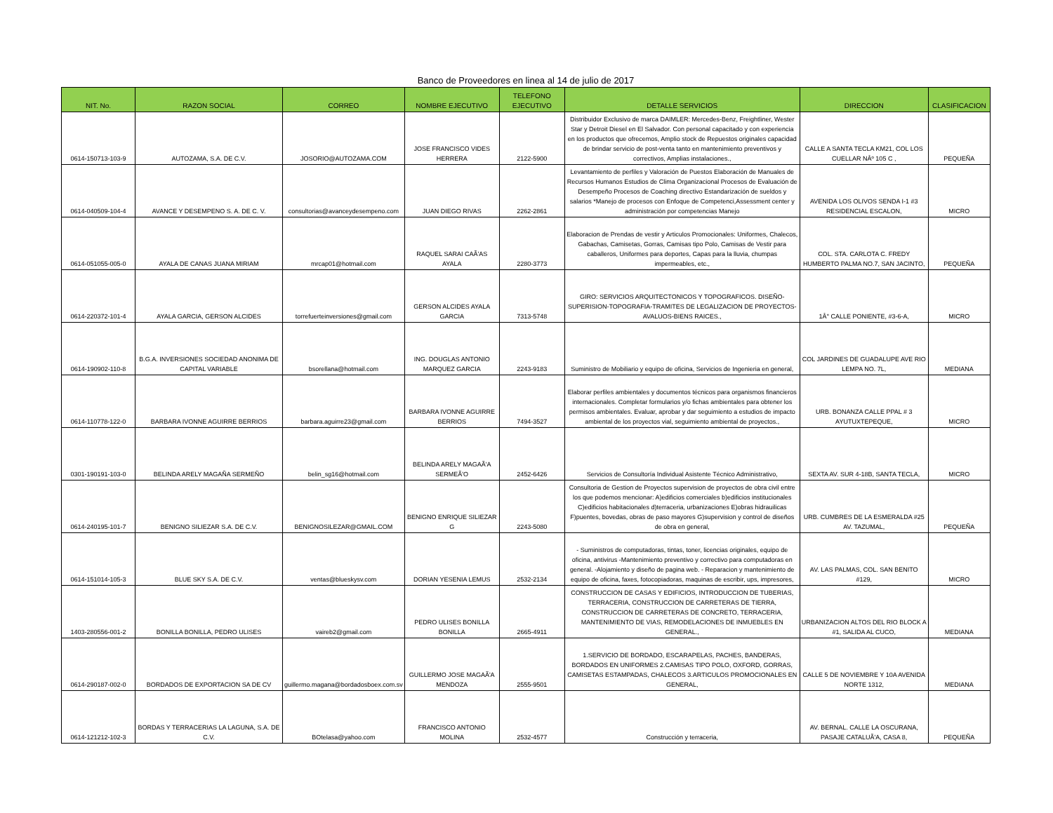Banco de Proveedores en linea al 14 de julio de 2017
| NIT. No. | RAZON SOCIAL | CORREO | NOMBRE EJECUTIVO | TELEFONO EJECUTIVO | DETALLE SERVICIOS | DIRECCION | CLASIFICACION |
| --- | --- | --- | --- | --- | --- | --- | --- |
| 0614-150713-103-9 | AUTOZAMA, S.A. DE C.V. | JOSORIO@AUTOZAMA.COM | JOSE FRANCISCO VIDES HERRERA | 2122-5900 | Distribuidor Exclusivo de marca DAIMLER: Mercedes-Benz, Freightliner, Wester Star y Detroit Diesel en El Salvador. Con personal capacitado y con experiencia en los productos que ofrecemos, Amplio stock de Repuestos originales capacidad de brindar servicio de post-venta tanto en mantenimiento preventivos y correctivos, Amplias instalaciones., | CALLE A SANTA TECLA KM21, COL LOS CUELLAR NÂº 105 C , | PEQUEÑA |
| 0614-040509-104-4 | AVANCE Y DESEMPENO S. A. DE C. V. | consultorias@avanceydesempeno.com | JUAN DIEGO RIVAS | 2262-2861 | Levantamiento de perfiles y Valoración de Puestos Elaboración de Manuales de Recursos Humanos Estudios de Clima Organizacional Procesos de Evaluación de Desempeño Procesos de Coaching directivo Estandarización de sueldos y salarios *Manejo de procesos con Enfoque de Competenci,Assessment center y administración por competencias Manejo | AVENIDA LOS OLIVOS SENDA I-1 #3 RESIDENCIAL ESCALON, | MICRO |
| 0614-051055-005-0 | AYALA DE CANAS JUANA MIRIAM | mrcap01@hotmail.com | RAQUEL SARAI CAÃ'AS AYALA | 2280-3773 | Elaboracion de Prendas de vestir y Articulos Promocionales: Uniformes, Chalecos, Gabachas, Camisetas, Gorras, Camisas tipo Polo, Camisas de Vestir para caballeros, Uniformes para deportes, Capas para la lluvia, chumpas impermeables, etc., | COL. STA. CARLOTA C. FREDY HUMBERTO PALMA NO.7, SAN JACINTO, | PEQUEÑA |
| 0614-220372-101-4 | AYALA GARCIA, GERSON ALCIDES | torrefuerteinversiones@gmail.com | GERSON ALCIDES AYALA GARCIA | 7313-5748 | GIRO: SERVICIOS ARQUITECTONICOS Y TOPOGRAFICOS. DISEÑO-SUPERISION-TOPOGRAFIA-TRAMITES DE LEGALIZACION DE PROYECTOS-AVALUOS-BIENS RAICES., | 1Â° CALLE PONIENTE, #3-6-A, | MICRO |
| 0614-190902-110-8 | B.G.A. INVERSIONES SOCIEDAD ANONIMA DE CAPITAL VARIABLE | bsorellana@hotmail.com | ING. DOUGLAS ANTONIO MARQUEZ GARCIA | 2243-9183 | Suministro de Mobiliario y equipo de oficina, Servicios de Ingenieria en general, | COL JARDINES DE GUADALUPE AVE RIO LEMPA NO. 7L, | MEDIANA |
| 0614-110778-122-0 | BARBARA IVONNE AGUIRRE BERRIOS | barbara.aguirre23@gmail.com | BARBARA IVONNE AGUIRRE BERRIOS | 7494-3527 | Elaborar perfiles ambientales y documentos técnicos para organismos financieros internacionales. Completar formularios y/o fichas ambientales para obtener los permisos ambientales. Evaluar, aprobar y dar seguimiento a estudios de impacto ambiental de los proyectos vial, seguimiento ambiental de proyectos., | URB. BONANZA CALLE PPAL # 3 AYUTUXTEPEQUE, | MICRO |
| 0301-190191-103-0 | BELINDA ARELY MAGAÑA SERMEÑO | belin_sg16@hotmail.com | BELINDA ARELY MAGAÃ'A SERMEÃ'O | 2452-6426 | Servicios de Consultoría Individual Asistente Técnico Administrativo, | SEXTA AV. SUR 4-18B, SANTA TECLA, | MICRO |
| 0614-240195-101-7 | BENIGNO SILIEZAR S.A. DE C.V. | BENIGNOSILEZAR@GMAIL.COM | BENIGNO ENRIQUE SILIEZAR G | 2243-5080 | Consultoria de Gestion de Proyectos supervision de proyectos de obra civil entre los que podemos mencionar: A)edificios comerciales b)edificios institucionales C)edificios habitacionales d)terraceria, urbanizaciones E)obras hidrauilicas F)puentes, bovedas, obras de paso mayores G)supervision y control de diseños de obra en general, | URB. CUMBRES DE LA ESMERALDA #25 AV. TAZUMAL, | PEQUEÑA |
| 0614-151014-105-3 | BLUE SKY S.A. DE C.V. | ventas@blueskysv.com | DORIAN YESENIA LEMUS | 2532-2134 | - Suministros de computadoras, tintas, toner, licencias originales, equipo de oficina, antivirus -Mantenimiento preventivo y correctivo para computadoras en general. -Alojamiento y diseño de pagina web. - Reparacion y mantenimiento de equipo de oficina, faxes, fotocopiadoras, maquinas de escribir, ups, impresores, | AV. LAS PALMAS, COL. SAN BENITO #129, | MICRO |
| 1403-280556-001-2 | BONILLA BONILLA, PEDRO ULISES | vaireb2@gmail.com | PEDRO ULISES BONILLA BONILLA | 2665-4911 | CONSTRUCCION DE CASAS Y EDIFICIOS, INTRODUCCION DE TUBERIAS, TERRACERIA, CONSTRUCCION DE CARRETERAS DE TIERRA, CONSTRUCCION DE CARRETERAS DE CONCRETO, TERRACERIA, MANTENIMIENTO DE VIAS, REMODELACIONES DE INMUEBLES EN GENERAL., | URBANIZACION ALTOS DEL RIO BLOCK A #1, SALIDA AL CUCO, | MEDIANA |
| 0614-290187-002-0 | BORDADOS DE EXPORTACION SA DE CV | guillermo.magana@bordadosboex.com.sv | GUILLERMO JOSE MAGAÃ'A MENDOZA | 2555-9501 | 1.SERVICIO DE BORDADO, ESCARAPELAS, PACHES, BANDERAS, BORDADOS EN UNIFORMES 2.CAMISAS TIPO POLO, OXFORD, GORRAS, CAMISETAS ESTAMPADAS, CHALECOS 3.ARTICULOS PROMOCIONALES EN GENERAL, | CALLE 5 DE NOVIEMBRE Y 10A AVENIDA NORTE 1312, | MEDIANA |
| 0614-121212-102-3 | BORDAS Y TERRACERIAS LA LAGUNA, S.A. DE C.V. | BOtelasa@yahoo.com | FRANCISCO ANTONIO MOLINA | 2532-4577 | Construcción y terraceria, | AV. BERNAL. CALLE LA OSCURANA, PASAJE CATALUÃ'A, CASA 8, | PEQUEÑA |